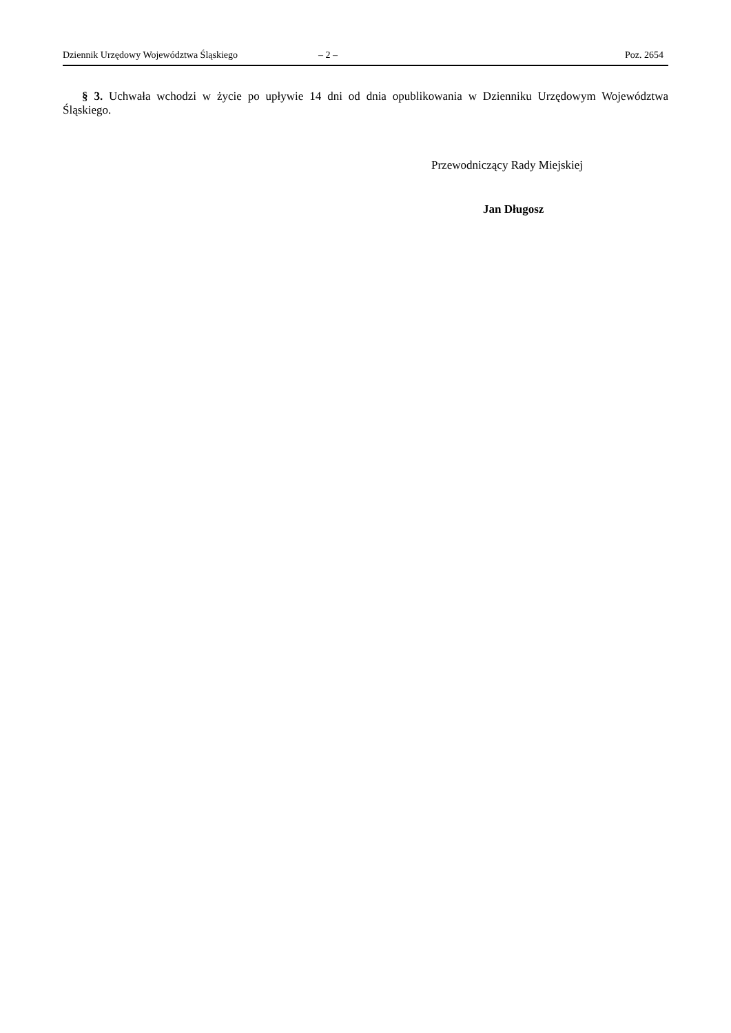Dziennik Urzędowy Województwa Śląskiego – 2 – Poz. 2654
§ 3. Uchwała wchodzi w życie po upływie 14 dni od dnia opublikowania w Dzienniku Urzędowym Województwa Śląskiego.
Przewodniczący Rady Miejskiej
Jan Długosz